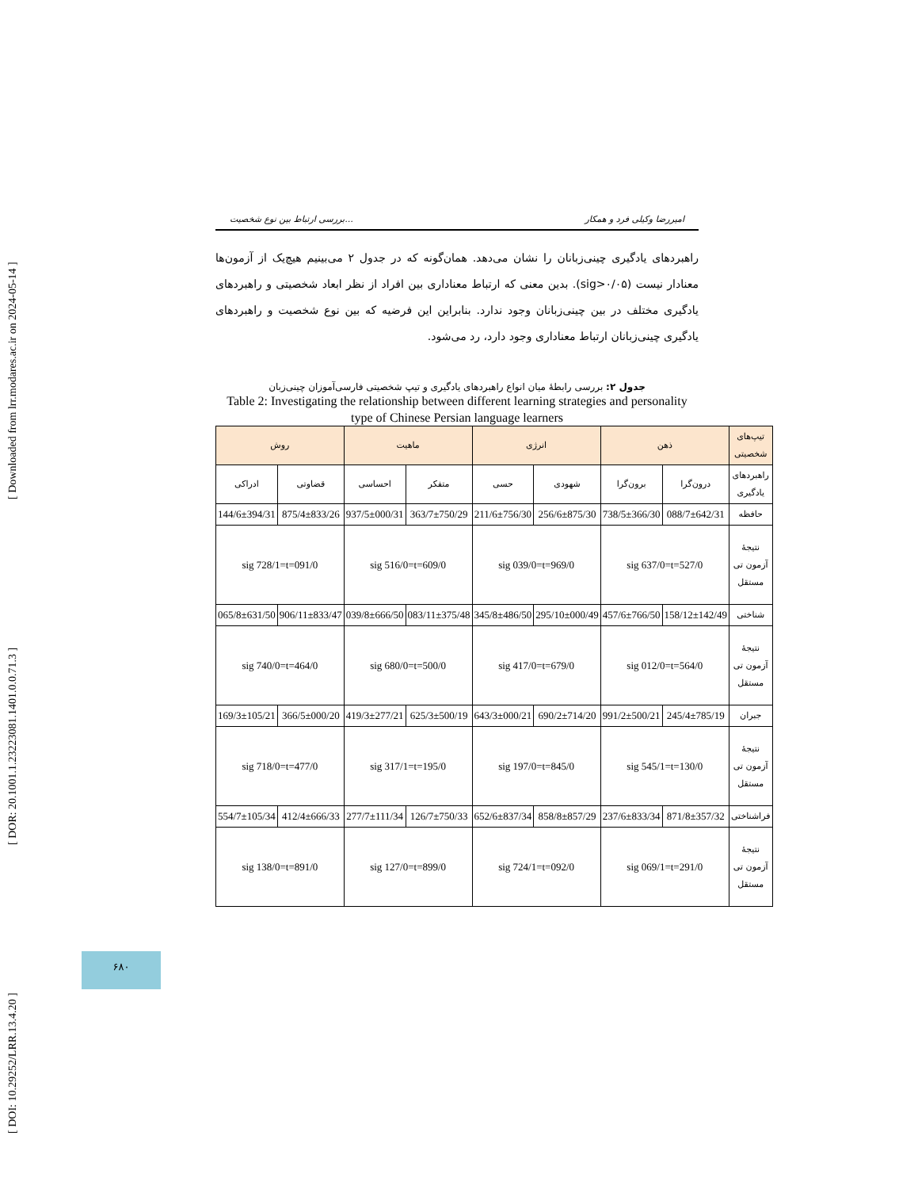[ DOI: 10.29252/LRR.13.4.20 ] [ DOR: 20.1001.1.23223081.1401.0.0.71.3 ] [ Downloaded from lrr.modares.ac.ir on 2024-05-14 ]
بررسی ارتباط بین نوع شخصیت... امیررضا وکیلی فرد و همکار
راهبردهای یادگیری چینی‌زبانان را نشان می‌دهد. همان‌گونه که در جدول ۲ می‌بینیم هیچ‌یک از آزمون‌ها معنادار نیست (sig>۰/۰۵). بدین معنی که ارتباط معناداری بین افراد از نظر ابعاد شخصیتی و راهبردهای یادگیری مختلف در بین چینی‌زبانان وجود ندارد. بنابراین این فرضیه که بین نوع شخصیت و راهبردهای یادگیری چینی‌زبانان ارتباط معناداری وجود دارد، رد می‌شود.
جدول ۲: بررسی رابطهٔ میان انواع راهبردهای یادگیری و تیپ شخصیتی فارسی‌آموزان چینی‌زبان
Table 2: Investigating the relationship between different learning strategies and personality type of Chinese Persian language learners
| تیپ‌های شخصیتی | ذهن | | انرژی | | ماهیت | | روش | |
| --- | --- | --- | --- | --- | --- | --- | --- | --- |
| راهبردهای یادگیری | درون‌گرا | برون‌گرا | شهودی | حسی | متفکر | احساسی | قضاوتی | ادراکی |
| حافظه | 088/7±642/31 | 738/5±366/30 | 256/6±875/30 | 211/6±756/30 | 363/7±750/29 | 937/5±000/31 | 875/4±833/26 | 144/6±394/31 |
| نتیجهٔ آزمون تی مستقل | 527/0=sig 637/0=t | | 969/0=sig 039/0=t | | 609/0=sig 516/0=t | | 091/0=sig 728/1=t | |
| شناختی | 158/12±142/49 | 457/6±766/50 | 295/10±000/49 | 345/8±486/50 | 083/11±375/48 | 039/8±666/50 | 906/11±833/47 | 065/8±631/50 |
| نتیجهٔ آزمون تی مستقل | 564/0=sig 012/0=t | | 679/0=sig 417/0=t | | 500/0=sig 680/0=t | | 464/0=sig 740/0=t | |
| جبران | 245/4±785/19 | 991/2±500/21 | 690/2±714/20 | 643/3±000/21 | 625/3±500/19 | 419/3±277/21 | 366/5±000/20 | 169/3±105/21 |
| نتیجهٔ آزمون تی مستقل | 130/0=sig 545/1=t | | 845/0=sig 197/0=t | | 195/0=sig 317/1=t | | 477/0=sig 718/0=t | |
| فراشناختی | 871/8±357/32 | 237/6±833/34 | 858/8±857/29 | 652/6±837/34 | 126/7±750/33 | 277/7±111/34 | 412/4±666/33 | 554/7±105/34 |
| نتیجهٔ آزمون تی مستقل | 291/0=sig 069/1=t | | 092/0=sig 724/1=t | | 899/0=sig 127/0=t | | 891/0=sig 138/0=t | |
۶۸۰